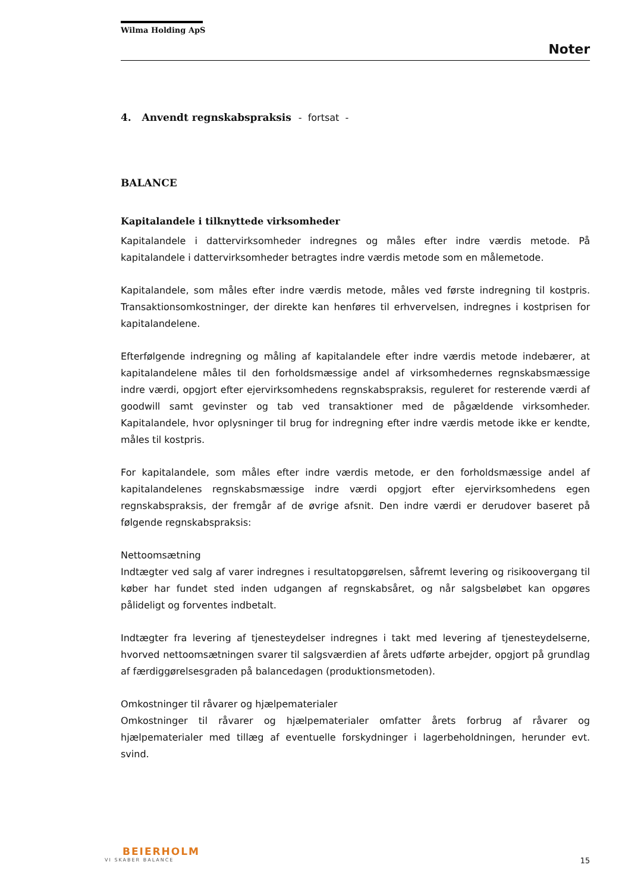Wilma Holding ApS
Noter
4. Anvendt regnskabspraksis - fortsat -
BALANCE
Kapitalandele i tilknyttede virksomheder
Kapitalandele i dattervirksomheder indregnes og måles efter indre værdis metode. På kapitalandele i dattervirksomheder betragtes indre værdis metode som en målemetode.
Kapitalandele, som måles efter indre værdis metode, måles ved første indregning til kostpris. Transaktionsomkostninger, der direkte kan henføres til erhvervelsen, indregnes i kostprisen for kapitalandelene.
Efterfølgende indregning og måling af kapitalandele efter indre værdis metode indebærer, at kapitalandelene måles til den forholdsmæssige andel af virksomhedernes regnskabsmæssige indre værdi, opgjort efter ejervirksomhedens regnskabspraksis, reguleret for resterende værdi af goodwill samt gevinster og tab ved transaktioner med de pågældende virksomheder. Kapitalandele, hvor oplysninger til brug for indregning efter indre værdis metode ikke er kendte, måles til kostpris.
For kapitalandele, som måles efter indre værdis metode, er den forholdsmæssige andel af kapitalandelenes regnskabsmæssige indre værdi opgjort efter ejervirksomhedens egen regnskabspraksis, der fremgår af de øvrige afsnit. Den indre værdi er derudover baseret på følgende regnskabspraksis:
Nettoomsætning
Indtægter ved salg af varer indregnes i resultatopgørelsen, såfremt levering og risikoovergang til køber har fundet sted inden udgangen af regnskabsåret, og når salgsbeløbet kan opgøres pålideligt og forventes indbetalt.
Indtægter fra levering af tjenesteydelser indregnes i takt med levering af tjenesteydelserne, hvorved nettoomsætningen svarer til salgsværdien af årets udførte arbejder, opgjort på grundlag af færdiggørelsesgraden på balancedagen (produktionsmetoden).
Omkostninger til råvarer og hjælpematerialer
Omkostninger til råvarer og hjælpematerialer omfatter årets forbrug af råvarer og hjælpematerialer med tillæg af eventuelle forskydninger i lagerbeholdningen, herunder evt. svind.
BEIERHOLM
VI SKABER BALANCE
15